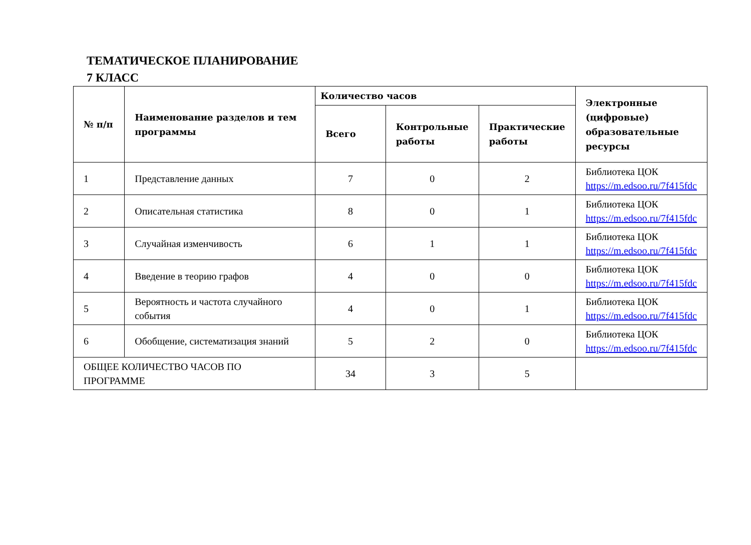ТЕМАТИЧЕСКОЕ ПЛАНИРОВАНИЕ
7 КЛАСС
| № п/п | Наименование разделов и тем программы | Количество часов | | | Электронные (цифровые) образовательные ресурсы |
| --- | --- | --- | --- | --- | --- |
| | | Всего | Контрольные работы | Практические работы | |
| 1 | Представление данных | 7 | 0 | 2 | Библиотека ЦОК https://m.edsoo.ru/7f415fdc |
| 2 | Описательная статистика | 8 | 0 | 1 | Библиотека ЦОК https://m.edsoo.ru/7f415fdc |
| 3 | Случайная изменчивость | 6 | 1 | 1 | Библиотека ЦОК https://m.edsoo.ru/7f415fdc |
| 4 | Введение в теорию графов | 4 | 0 | 0 | Библиотека ЦОК https://m.edsoo.ru/7f415fdc |
| 5 | Вероятность и частота случайного события | 4 | 0 | 1 | Библиотека ЦОК https://m.edsoo.ru/7f415fdc |
| 6 | Обобщение, систематизация знаний | 5 | 2 | 0 | Библиотека ЦОК https://m.edsoo.ru/7f415fdc |
| ОБЩЕЕ КОЛИЧЕСТВО ЧАСОВ ПО ПРОГРАММЕ | | 34 | 3 | 5 | |